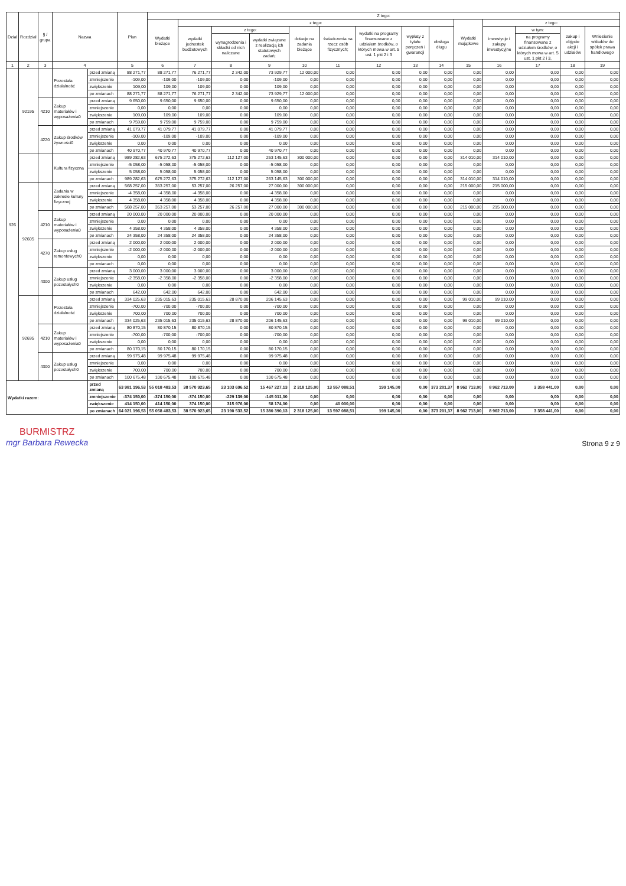| Dział | Rozdział | § / grupa | Nazwa | | Plan | Z tego: | | | | | | | | | | | | | |
| --- | --- | --- | --- | --- | --- | --- | --- | --- | --- | --- | --- | --- | --- | --- | --- | --- | --- | --- | --- |
| | | | | | | Wydatki bieżące | z tego: | | | | | | | | Wydatki majątkowe | z tego: | | | |
| | | | | | | | wydatki jednostek budżetowych | z tego: | | dotacje na zadania bieżące | świadczenia na rzecz osób fizycznych; | wydatki na programy finansowane z udziałem środków, o których mowa w art. 5 ust. 1 pkt 2 i 3 | wypłaty z tytułu poręczeń i gwarancji | obsługa długu | | inwestycje i zakupy inwestycyjne | w tym: | zakup i objęcie akcji i udziałów | Wniesienie wkładów do spółek prawa handlowego |
| | | | | | | | | wynagrodzenia i składki od nich naliczane | wydatki związane z realizacją ich statutowych zadań; | | | | | | | | na programy finansowane z udziałem środków, o których mowa w art. 5 ust. 1 pkt 2 i 3, | | |
| 1 | 2 | 3 | 4 | | 5 | 6 | 7 | 8 | 9 | 10 | 11 | 12 | 13 | 14 | 15 | 16 | 17 | 18 | 19 |
| 926 | 92195 | | Pozostała działalność | przed zmianą | 88 271,77 | 88 271,77 | 76 271,77 | 2 342,00 | 73 929,77 | 12 000,00 | 0,00 | 0,00 | 0,00 | 0,00 | 0,00 | 0,00 | 0,00 | 0,00 | 0,00 |
| | | | | zmniejszenie | -109,00 | -109,00 | -109,00 | 0,00 | -109,00 | 0,00 | 0,00 | 0,00 | 0,00 | 0,00 | 0,00 | 0,00 | 0,00 | 0,00 | 0,00 |
| | | | | zwiększenie | 109,00 | 109,00 | 109,00 | 0,00 | 109,00 | 0,00 | 0,00 | 0,00 | 0,00 | 0,00 | 0,00 | 0,00 | 0,00 | 0,00 | 0,00 |
| | | | | po zmianach | 88 271,77 | 88 271,77 | 76 271,77 | 2 342,00 | 73 929,77 | 12 000,00 | 0,00 | 0,00 | 0,00 | 0,00 | 0,00 | 0,00 | 0,00 | 0,00 | 0,00 |
| | | 4210 | Zakup materiałów i wyposażenia0 | przed zmianą | 9 650,00 | 9 650,00 | 9 650,00 | 0,00 | 9 650,00 | 0,00 | 0,00 | 0,00 | 0,00 | 0,00 | 0,00 | 0,00 | 0,00 | 0,00 | 0,00 |
| | | | | zmniejszenie | 0,00 | 0,00 | 0,00 | 0,00 | 0,00 | 0,00 | 0,00 | 0,00 | 0,00 | 0,00 | 0,00 | 0,00 | 0,00 | 0,00 | 0,00 |
| | | | | zwiększenie | 109,00 | 109,00 | 109,00 | 0,00 | 109,00 | 0,00 | 0,00 | 0,00 | 0,00 | 0,00 | 0,00 | 0,00 | 0,00 | 0,00 | 0,00 |
| | | | | po zmianach | 9 759,00 | 9 759,00 | 9 759,00 | 0,00 | 9 759,00 | 0,00 | 0,00 | 0,00 | 0,00 | 0,00 | 0,00 | 0,00 | 0,00 | 0,00 | 0,00 |
| | | 4220 | Zakup środków żywności0 | przed zmianą | 41 079,77 | 41 079,77 | 41 079,77 | 0,00 | 41 079,77 | 0,00 | 0,00 | 0,00 | 0,00 | 0,00 | 0,00 | 0,00 | 0,00 | 0,00 | 0,00 |
| | | | | zmniejszenie | -109,00 | -109,00 | -109,00 | 0,00 | -109,00 | 0,00 | 0,00 | 0,00 | 0,00 | 0,00 | 0,00 | 0,00 | 0,00 | 0,00 | 0,00 |
| | | | | zwiększenie | 0,00 | 0,00 | 0,00 | 0,00 | 0,00 | 0,00 | 0,00 | 0,00 | 0,00 | 0,00 | 0,00 | 0,00 | 0,00 | 0,00 | 0,00 |
| | | | | po zmianach | 40 970,77 | 40 970,77 | 40 970,77 | 0,00 | 40 970,77 | 0,00 | 0,00 | 0,00 | 0,00 | 0,00 | 0,00 | 0,00 | 0,00 | 0,00 | 0,00 |
| | | | Kultura fizyczna | przed zmianą | 989 282,63 | 675 272,63 | 375 272,63 | 112 127,00 | 263 145,63 | 300 000,00 | 0,00 | 0,00 | 0,00 | 0,00 | 314 010,00 | 314 010,00 | 0,00 | 0,00 | 0,00 |
| | | | | zmniejszenie | -5 058,00 | -5 058,00 | -5 058,00 | 0,00 | -5 058,00 | 0,00 | 0,00 | 0,00 | 0,00 | 0,00 | 0,00 | 0,00 | 0,00 | 0,00 | 0,00 |
| | | | | zwiększenie | 5 058,00 | 5 058,00 | 5 058,00 | 0,00 | 5 058,00 | 0,00 | 0,00 | 0,00 | 0,00 | 0,00 | 0,00 | 0,00 | 0,00 | 0,00 | 0,00 |
| | | | | po zmianach | 989 282,63 | 675 272,63 | 375 272,63 | 112 127,00 | 263 145,63 | 300 000,00 | 0,00 | 0,00 | 0,00 | 0,00 | 314 010,00 | 314 010,00 | 0,00 | 0,00 | 0,00 |
| | 92605 | | Zadania w zakresie kultury fizycznej | przed zmianą | 568 257,00 | 353 257,00 | 53 257,00 | 26 257,00 | 27 000,00 | 300 000,00 | 0,00 | 0,00 | 0,00 | 0,00 | 215 000,00 | 215 000,00 | 0,00 | 0,00 | 0,00 |
| | | | | zmniejszenie | -4 358,00 | -4 358,00 | -4 358,00 | 0,00 | -4 358,00 | 0,00 | 0,00 | 0,00 | 0,00 | 0,00 | 0,00 | 0,00 | 0,00 | 0,00 | 0,00 |
| | | | | zwiększenie | 4 358,00 | 4 358,00 | 4 358,00 | 0,00 | 4 358,00 | 0,00 | 0,00 | 0,00 | 0,00 | 0,00 | 0,00 | 0,00 | 0,00 | 0,00 | 0,00 |
| | | | | po zmianach | 568 257,00 | 353 257,00 | 53 257,00 | 26 257,00 | 27 000,00 | 300 000,00 | 0,00 | 0,00 | 0,00 | 0,00 | 215 000,00 | 215 000,00 | 0,00 | 0,00 | 0,00 |
| | | 4210 | Zakup materiałów i wyposażenia0 | przed zmianą | 20 000,00 | 20 000,00 | 20 000,00 | 0,00 | 20 000,00 | 0,00 | 0,00 | 0,00 | 0,00 | 0,00 | 0,00 | 0,00 | 0,00 | 0,00 | 0,00 |
| | | | | zmniejszenie | 0,00 | 0,00 | 0,00 | 0,00 | 0,00 | 0,00 | 0,00 | 0,00 | 0,00 | 0,00 | 0,00 | 0,00 | 0,00 | 0,00 | 0,00 |
| | | | | zwiększenie | 4 358,00 | 4 358,00 | 4 358,00 | 0,00 | 4 358,00 | 0,00 | 0,00 | 0,00 | 0,00 | 0,00 | 0,00 | 0,00 | 0,00 | 0,00 | 0,00 |
| | | | | po zmianach | 24 358,00 | 24 358,00 | 24 358,00 | 0,00 | 24 358,00 | 0,00 | 0,00 | 0,00 | 0,00 | 0,00 | 0,00 | 0,00 | 0,00 | 0,00 | 0,00 |
| | | 4270 | Zakup usług remontowych0 | przed zmianą | 2 000,00 | 2 000,00 | 2 000,00 | 0,00 | 2 000,00 | 0,00 | 0,00 | 0,00 | 0,00 | 0,00 | 0,00 | 0,00 | 0,00 | 0,00 | 0,00 |
| | | | | zmniejszenie | -2 000,00 | -2 000,00 | -2 000,00 | 0,00 | -2 000,00 | 0,00 | 0,00 | 0,00 | 0,00 | 0,00 | 0,00 | 0,00 | 0,00 | 0,00 | 0,00 |
| | | | | zwiększenie | 0,00 | 0,00 | 0,00 | 0,00 | 0,00 | 0,00 | 0,00 | 0,00 | 0,00 | 0,00 | 0,00 | 0,00 | 0,00 | 0,00 | 0,00 |
| | | | | po zmianach | 0,00 | 0,00 | 0,00 | 0,00 | 0,00 | 0,00 | 0,00 | 0,00 | 0,00 | 0,00 | 0,00 | 0,00 | 0,00 | 0,00 | 0,00 |
| | | 4300 | Zakup usług pozostałych0 | przed zmianą | 3 000,00 | 3 000,00 | 3 000,00 | 0,00 | 3 000,00 | 0,00 | 0,00 | 0,00 | 0,00 | 0,00 | 0,00 | 0,00 | 0,00 | 0,00 | 0,00 |
| | | | | zmniejszenie | -2 358,00 | -2 358,00 | -2 358,00 | 0,00 | -2 358,00 | 0,00 | 0,00 | 0,00 | 0,00 | 0,00 | 0,00 | 0,00 | 0,00 | 0,00 | 0,00 |
| | | | | zwiększenie | 0,00 | 0,00 | 0,00 | 0,00 | 0,00 | 0,00 | 0,00 | 0,00 | 0,00 | 0,00 | 0,00 | 0,00 | 0,00 | 0,00 | 0,00 |
| | | | | po zmianach | 642,00 | 642,00 | 642,00 | 0,00 | 642,00 | 0,00 | 0,00 | 0,00 | 0,00 | 0,00 | 0,00 | 0,00 | 0,00 | 0,00 | 0,00 |
| | 92695 | | Pozostała działalność | przed zmianą | 334 025,63 | 235 015,63 | 235 015,63 | 28 870,00 | 206 145,63 | 0,00 | 0,00 | 0,00 | 0,00 | 0,00 | 99 010,00 | 99 010,00 | 0,00 | 0,00 | 0,00 |
| | | | | zmniejszenie | -700,00 | -700,00 | -700,00 | 0,00 | -700,00 | 0,00 | 0,00 | 0,00 | 0,00 | 0,00 | 0,00 | 0,00 | 0,00 | 0,00 | 0,00 |
| | | | | zwiększenie | 700,00 | 700,00 | 700,00 | 0,00 | 700,00 | 0,00 | 0,00 | 0,00 | 0,00 | 0,00 | 0,00 | 0,00 | 0,00 | 0,00 | 0,00 |
| | | | | po zmianach | 334 025,63 | 235 015,63 | 235 015,63 | 28 870,00 | 206 145,63 | 0,00 | 0,00 | 0,00 | 0,00 | 0,00 | 99 010,00 | 99 010,00 | 0,00 | 0,00 | 0,00 |
| | | 4210 | Zakup materiałów i wyposażenia0 | przed zmianą | 80 870,15 | 80 870,15 | 80 870,15 | 0,00 | 80 870,15 | 0,00 | 0,00 | 0,00 | 0,00 | 0,00 | 0,00 | 0,00 | 0,00 | 0,00 | 0,00 |
| | | | | zmniejszenie | -700,00 | -700,00 | -700,00 | 0,00 | -700,00 | 0,00 | 0,00 | 0,00 | 0,00 | 0,00 | 0,00 | 0,00 | 0,00 | 0,00 | 0,00 |
| | | | | zwiększenie | 0,00 | 0,00 | 0,00 | 0,00 | 0,00 | 0,00 | 0,00 | 0,00 | 0,00 | 0,00 | 0,00 | 0,00 | 0,00 | 0,00 | 0,00 |
| | | | | po zmianach | 80 170,15 | 80 170,15 | 80 170,15 | 0,00 | 80 170,15 | 0,00 | 0,00 | 0,00 | 0,00 | 0,00 | 0,00 | 0,00 | 0,00 | 0,00 | 0,00 |
| | | 4300 | Zakup usług pozostałych0 | przed zmianą | 99 975,48 | 99 975,48 | 99 975,48 | 0,00 | 99 975,48 | 0,00 | 0,00 | 0,00 | 0,00 | 0,00 | 0,00 | 0,00 | 0,00 | 0,00 | 0,00 |
| | | | | zmniejszenie | 0,00 | 0,00 | 0,00 | 0,00 | 0,00 | 0,00 | 0,00 | 0,00 | 0,00 | 0,00 | 0,00 | 0,00 | 0,00 | 0,00 | 0,00 |
| | | | | zwiększenie | 700,00 | 700,00 | 700,00 | 0,00 | 700,00 | 0,00 | 0,00 | 0,00 | 0,00 | 0,00 | 0,00 | 0,00 | 0,00 | 0,00 | 0,00 |
| | | | | po zmianach | 100 675,48 | 100 675,48 | 100 675,48 | 0,00 | 100 675,48 | 0,00 | 0,00 | 0,00 | 0,00 | 0,00 | 0,00 | 0,00 | 0,00 | 0,00 | 0,00 |
| Wydatki razem: | | | | przed zmianą | 63 981 196,53 | 55 018 483,53 | 38 570 923,65 | 23 103 696,52 | 15 467 227,13 | 2 318 125,00 | 13 557 088,51 | 199 145,00 | 0,00 | 373 201,37 | 8 962 713,00 | 8 962 713,00 | 3 358 441,00 | 0,00 | 0,00 |
| | | | | zmniejszenie | -374 150,00 | -374 150,00 | -374 150,00 | -229 139,00 | -145 011,00 | 0,00 | 0,00 | 0,00 | 0,00 | 0,00 | 0,00 | 0,00 | 0,00 | 0,00 | 0,00 |
| | | | | zwiększenie | 414 150,00 | 414 150,00 | 374 150,00 | 315 976,00 | 58 174,00 | 0,00 | 40 000,00 | 0,00 | 0,00 | 0,00 | 0,00 | 0,00 | 0,00 | 0,00 | 0,00 |
| | | | | po zmianach | 64 021 196,53 | 55 058 483,53 | 38 570 923,65 | 23 190 533,52 | 15 380 390,13 | 2 318 125,00 | 13 597 088,51 | 199 145,00 | 0,00 | 373 201,37 | 8 962 713,00 | 8 962 713,00 | 3 358 441,00 | 0,00 | 0,00 |
BURMISTRZ
mgr Barbara Rewecka
Strona 9 z 9